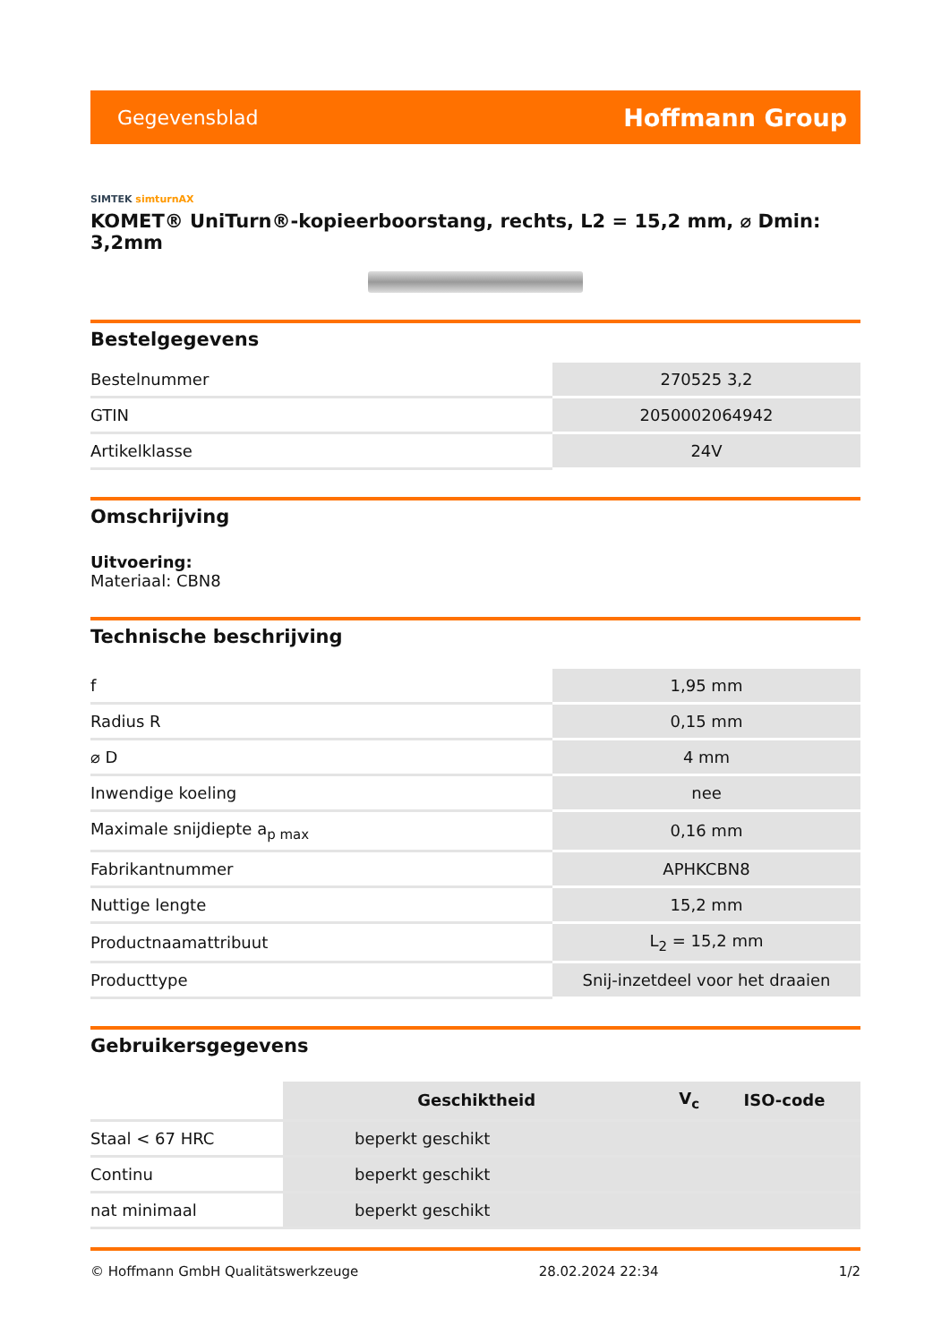Gegevensblad
Hoffmann Group
SIMTEK simturnAX
KOMET® UniTurn®-kopieerboorstang, rechts, L2 = 15,2 mm, ⌀ Dmin: 3,2mm
Bestelgegevens
| Bestelnummer | 270525 3,2 |
| GTIN | 2050002064942 |
| Artikelklasse | 24V |
Omschrijving
Uitvoering:
Materiaal: CBN8
Technische beschrijving
| f | 1,95 mm |
| Radius R | 0,15 mm |
| ⌀ D | 4 mm |
| Inwendige koeling | nee |
| Maximale snijdiepte a<sub>p max</sub> | 0,16 mm |
| Fabrikantnummer | APHKCBN8 |
| Nuttige lengte | 15,2 mm |
| Productnaamattribuut | L<sub>2</sub> = 15,2 mm |
| Producttype | Snij-inzetdeel voor het draaien |
Gebruikersgegevens
| | Geschiktheid | V<sub>c</sub> | ISO-code |
| --- | --- | --- | --- |
| Staal < 67 HRC | beperkt geschikt | | |
| Continu | beperkt geschikt | | |
| nat minimaal | beperkt geschikt | | |
© Hoffmann GmbH Qualitätswerkzeuge 28.02.2024 22:34 1/2